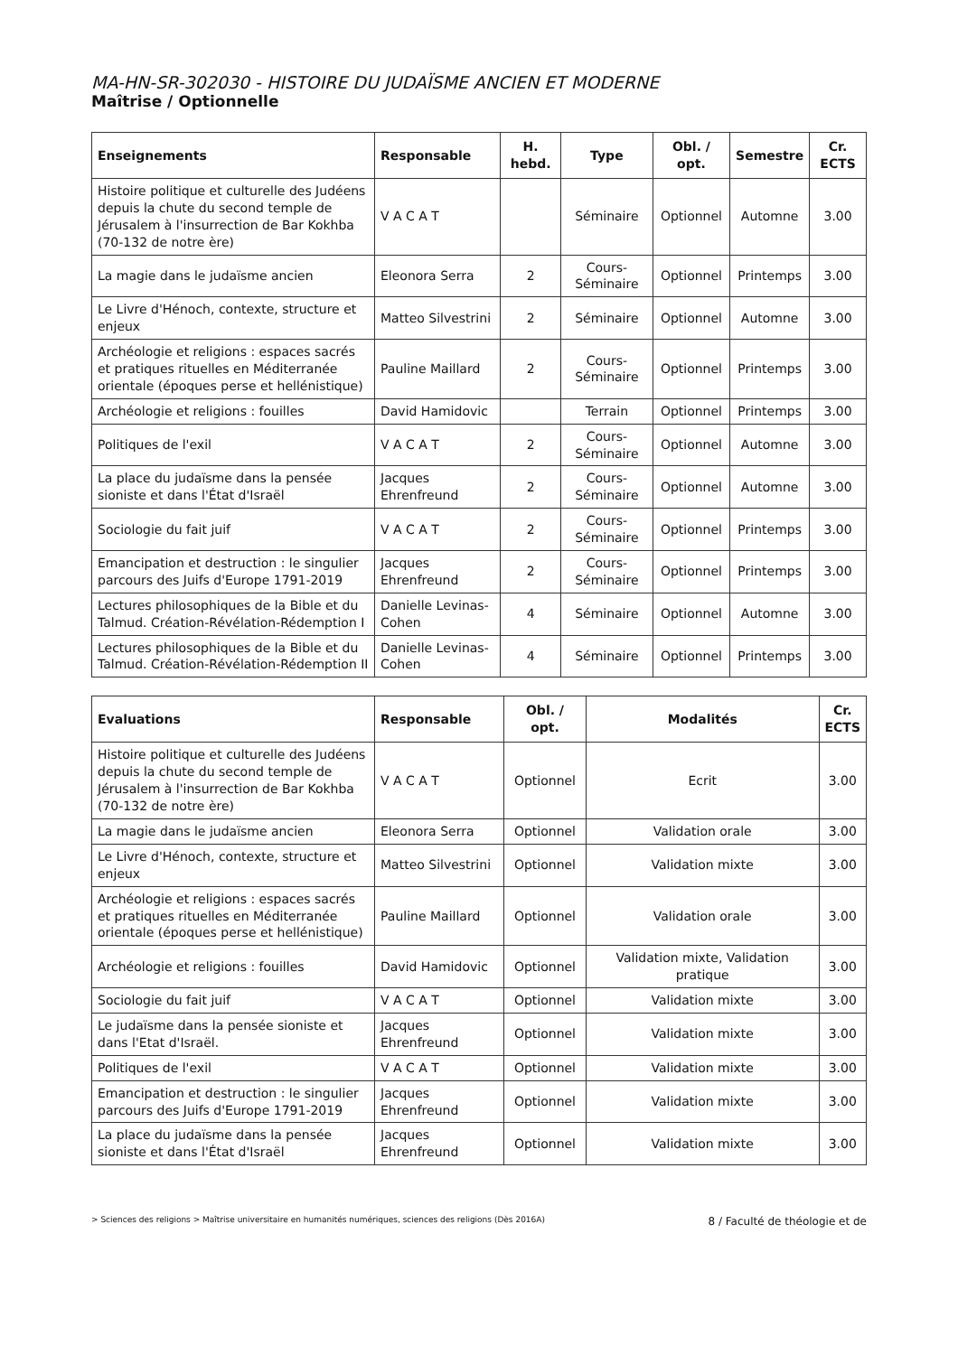MA-HN-SR-302030 - HISTOIRE DU JUDAÏSME ANCIEN ET MODERNE
Maîtrise / Optionnelle
| Enseignements | Responsable | H. hebd. | Type | Obl. / opt. | Semestre | Cr. ECTS |
| --- | --- | --- | --- | --- | --- | --- |
| Histoire politique et culturelle des Judéens depuis la chute du second temple de Jérusalem à l'insurrection de Bar Kokhba (70-132 de notre ère) | V A C A T | | Séminaire | Optionnel | Automne | 3.00 |
| La magie dans le judaïsme ancien | Eleonora Serra | 2 | Cours-Séminaire | Optionnel | Printemps | 3.00 |
| Le Livre d'Hénoch, contexte, structure et enjeux | Matteo Silvestrini | 2 | Séminaire | Optionnel | Automne | 3.00 |
| Archéologie et religions : espaces sacrés et pratiques rituelles en Méditerranée orientale (époques perse et hellénistique) | Pauline Maillard | 2 | Cours-Séminaire | Optionnel | Printemps | 3.00 |
| Archéologie et religions : fouilles | David Hamidovic | | Terrain | Optionnel | Printemps | 3.00 |
| Politiques de l'exil | V A C A T | 2 | Cours-Séminaire | Optionnel | Automne | 3.00 |
| La place du judaïsme dans la pensée sioniste et dans l'État d'Israël | Jacques Ehrenfreund | 2 | Cours-Séminaire | Optionnel | Automne | 3.00 |
| Sociologie du fait juif | V A C A T | 2 | Cours-Séminaire | Optionnel | Printemps | 3.00 |
| Emancipation et destruction : le singulier parcours des Juifs d'Europe 1791-2019 | Jacques Ehrenfreund | 2 | Cours-Séminaire | Optionnel | Printemps | 3.00 |
| Lectures philosophiques de la Bible et du Talmud. Création-Révélation-Rédemption I | Danielle Levinas-Cohen | 4 | Séminaire | Optionnel | Automne | 3.00 |
| Lectures philosophiques de la Bible et du Talmud. Création-Révélation-Rédemption II | Danielle Levinas-Cohen | 4 | Séminaire | Optionnel | Printemps | 3.00 |
| Evaluations | Responsable | Obl. / opt. | Modalités | Cr. ECTS |
| --- | --- | --- | --- | --- |
| Histoire politique et culturelle des Judéens depuis la chute du second temple de Jérusalem à l'insurrection de Bar Kokhba (70-132 de notre ère) | V A C A T | Optionnel | Ecrit | 3.00 |
| La magie dans le judaïsme ancien | Eleonora Serra | Optionnel | Validation orale | 3.00 |
| Le Livre d'Hénoch, contexte, structure et enjeux | Matteo Silvestrini | Optionnel | Validation mixte | 3.00 |
| Archéologie et religions : espaces sacrés et pratiques rituelles en Méditerranée orientale (époques perse et hellénistique) | Pauline Maillard | Optionnel | Validation orale | 3.00 |
| Archéologie et religions : fouilles | David Hamidovic | Optionnel | Validation mixte, Validation pratique | 3.00 |
| Sociologie du fait juif | V A C A T | Optionnel | Validation mixte | 3.00 |
| Le judaïsme dans la pensée sioniste et dans l'Etat d'Israël. | Jacques Ehrenfreund | Optionnel | Validation mixte | 3.00 |
| Politiques de l'exil | V A C A T | Optionnel | Validation mixte | 3.00 |
| Emancipation et destruction : le singulier parcours des Juifs d'Europe 1791-2019 | Jacques Ehrenfreund | Optionnel | Validation mixte | 3.00 |
| La place du judaïsme dans la pensée sioniste et dans l'État d'Israël | Jacques Ehrenfreund | Optionnel | Validation mixte | 3.00 |
> Sciences des religions > Maîtrise universitaire en humanités numériques, sciences des religions (Dès 2016A) 8 / Faculté de théologie et de